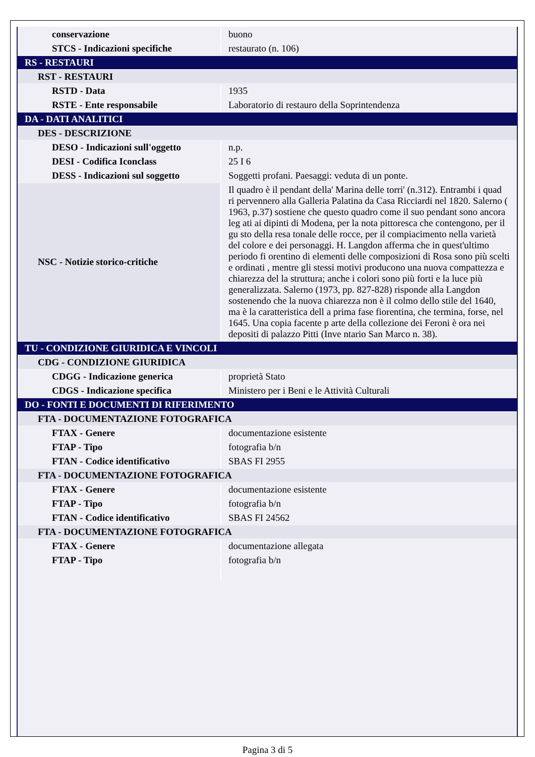| conservazione | buono |
| STCS - Indicazioni specifiche | restaurato (n. 106) |
| RS - RESTAURI | |
| RST - RESTAURI | |
| RSTD - Data | 1935 |
| RSTE - Ente responsabile | Laboratorio di restauro della Soprintendenza |
| DA - DATI ANALITICI | |
| DES - DESCRIZIONE | |
| DESO - Indicazioni sull'oggetto | n.p. |
| DESI - Codifica Iconclass | 25 I 6 |
| DESS - Indicazioni sul soggetto | Soggetti profani. Paesaggi: veduta di un ponte. |
| NSC - Notizie storico-critiche | Il quadro è il pendant della' Marina delle torri' (n.312). Entrambi i quad ri pervennero alla Galleria Palatina da Casa Ricciardi nel 1820. Salerno ( 1963, p.37) sostiene che questo quadro come il suo pendant sono ancora leg ati ai dipinti di Modena, per la nota pittoresca che contengono, per il gu sto della resa tonale delle rocce, per il compiacimento nella varietà del colore e dei personaggi. H. Langdon afferma che in quest'ultimo periodo fi orentino di elementi delle composizioni di Rosa sono più scelti e ordinati , mentre gli stessi motivi producono una nuova compattezza e chiarezza del la struttura; anche i colori sono più forti e la luce più generalizzata. Salerno (1973, pp. 827-828) risponde alla Langdon sostenendo che la nuova chiarezza non è il colmo dello stile del 1640, ma è la caratteristica dell a prima fase fiorentina, che termina, forse, nel 1645. Una copia facente p arte della collezione dei Feroni è ora nei depositi di palazzo Pitti (Inve ntario San Marco n. 38). |
| TU - CONDIZIONE GIURIDICA E VINCOLI | |
| CDG - CONDIZIONE GIURIDICA | |
| CDGG - Indicazione generica | proprietà Stato |
| CDGS - Indicazione specifica | Ministero per i Beni e le Attività Culturali |
| DO - FONTI E DOCUMENTI DI RIFERIMENTO | |
| FTA - DOCUMENTAZIONE FOTOGRAFICA | |
| FTAX - Genere | documentazione esistente |
| FTAP - Tipo | fotografia b/n |
| FTAN - Codice identificativo | SBAS FI 2955 |
| FTA - DOCUMENTAZIONE FOTOGRAFICA | |
| FTAX - Genere | documentazione esistente |
| FTAP - Tipo | fotografia b/n |
| FTAN - Codice identificativo | SBAS FI 24562 |
| FTA - DOCUMENTAZIONE FOTOGRAFICA | |
| FTAX - Genere | documentazione allegata |
| FTAP - Tipo | fotografia b/n |
Pagina 3 di 5